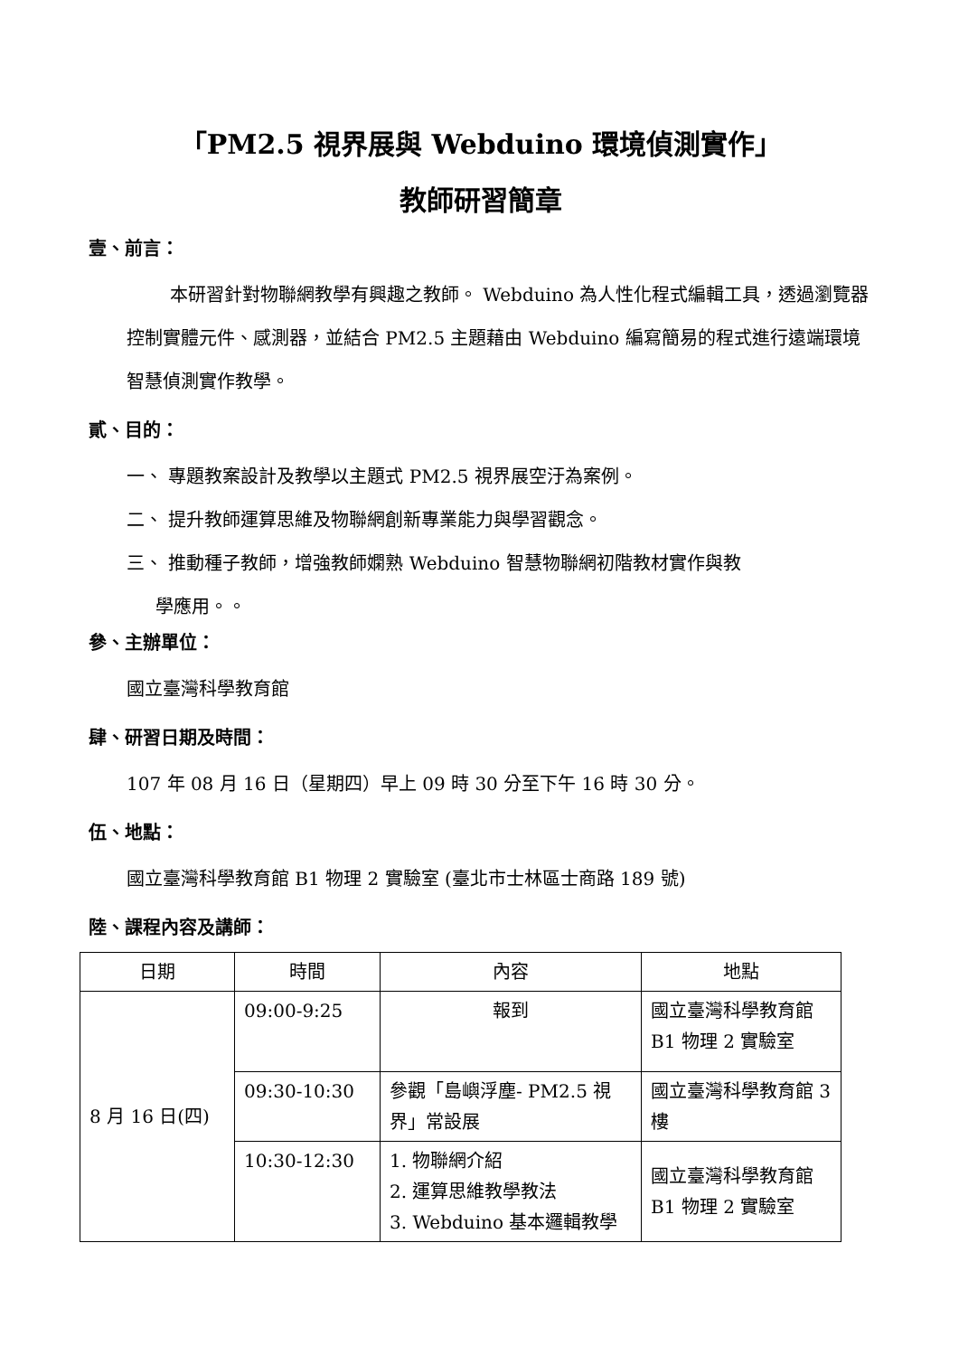「PM2.5 視界展與 Webduino 環境偵測實作」
教師研習簡章
壹、前言：
本研習針對物聯網教學有興趣之教師。 Webduino 為人性化程式編輯工具，透過瀏覽器控制實體元件、感測器，並結合 PM2.5 主題藉由 Webduino 編寫簡易的程式進行遠端環境智慧偵測實作教學。
貳、目的：
一、 專題教案設計及教學以主題式 PM2.5 視界展空汙為案例。
二、 提升教師運算思維及物聯網創新專業能力與學習觀念。
三、 推動種子教師，增強教師嫻熟 Webduino 智慧物聯網初階教材實作與教
學應用。。
參、主辦單位：
國立臺灣科學教育館
肆、研習日期及時間：
107 年 08 月 16 日（星期四）早上 09 時 30 分至下午 16 時 30 分。
伍、地點：
國立臺灣科學教育館 B1 物理 2 實驗室 (臺北市士林區士商路 189 號)
陸、課程內容及講師：
| 日期 | 時間 | 內容 | 地點 |
| --- | --- | --- | --- |
| 8 月 16 日(四) | 09:00-9:25 | 報到 | 國立臺灣科學教育館B1 物理 2 實驗室 |
| | 09:30-10:30 | 參觀「島嶼浮塵- PM2.5 視界」常設展 | 國立臺灣科學教育館 3 樓 |
| | 10:30-12:30 | 1. 物聯網介紹 2. 運算思維教學教法 3. Webduino 基本邏輯教學 | 國立臺灣科學教育館B1 物理 2 實驗室 |